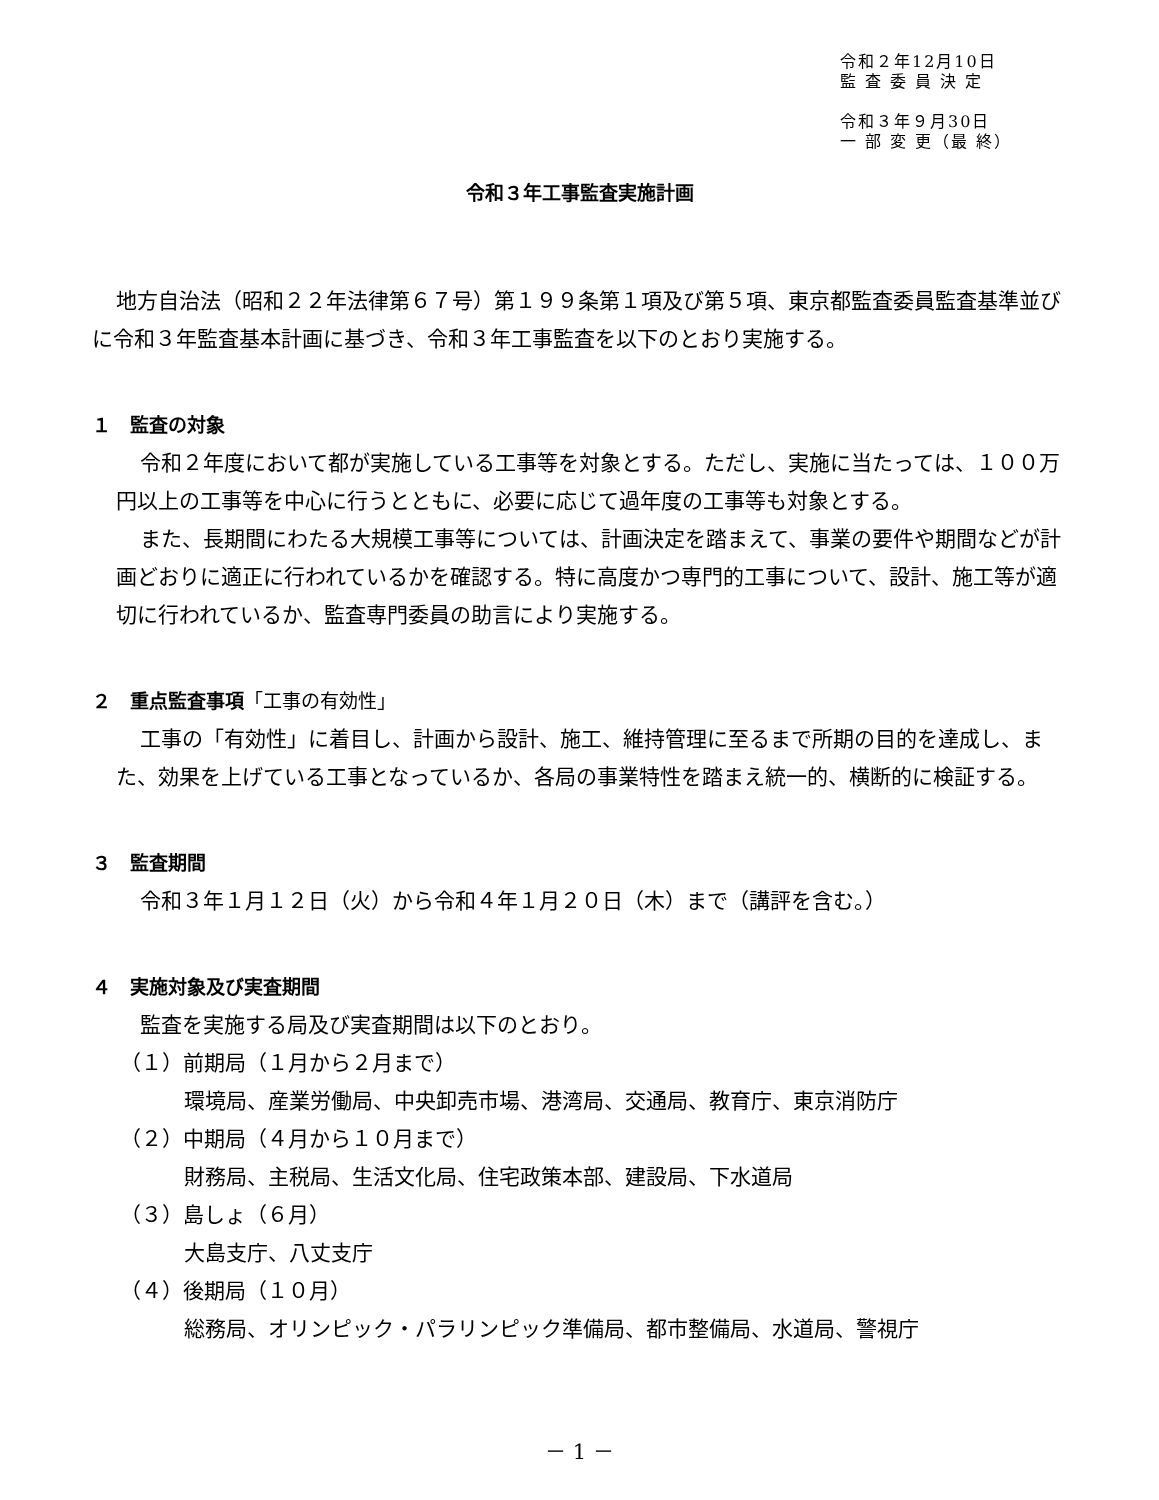令和２年12月10日
監 査 委 員 決 定
令和３年９月30日
一 部 変 更（最 終）
令和３年工事監査実施計画
地方自治法（昭和２２年法律第６７号）第１９９条第１項及び第５項、東京都監査委員監査基準並びに令和３年監査基本計画に基づき、令和３年工事監査を以下のとおり実施する。
１　監査の対象
令和２年度において都が実施している工事等を対象とする。ただし、実施に当たっては、１００万円以上の工事等を中心に行うとともに、必要に応じて過年度の工事等も対象とする。
また、長期間にわたる大規模工事等については、計画決定を踏まえて、事業の要件や期間などが計画どおりに適正に行われているかを確認する。特に高度かつ専門的工事について、設計、施工等が適切に行われているか、監査専門委員の助言により実施する。
２　重点監査事項「工事の有効性」
工事の「有効性」に着目し、計画から設計、施工、維持管理に至るまで所期の目的を達成し、また、効果を上げている工事となっているか、各局の事業特性を踏まえ統一的、横断的に検証する。
３　監査期間
令和３年１月１２日（火）から令和４年１月２０日（木）まで（講評を含む。）
４　実施対象及び実査期間
監査を実施する局及び実査期間は以下のとおり。
（１）前期局（１月から２月まで）
環境局、産業労働局、中央卸売市場、港湾局、交通局、教育庁、東京消防庁
（２）中期局（４月から１０月まで）
財務局、主税局、生活文化局、住宅政策本部、建設局、下水道局
（３）島しょ（６月）
大島支庁、八丈支庁
（４）後期局（１０月）
総務局、オリンピック・パラリンピック準備局、都市整備局、水道局、警視庁
－ 1 －